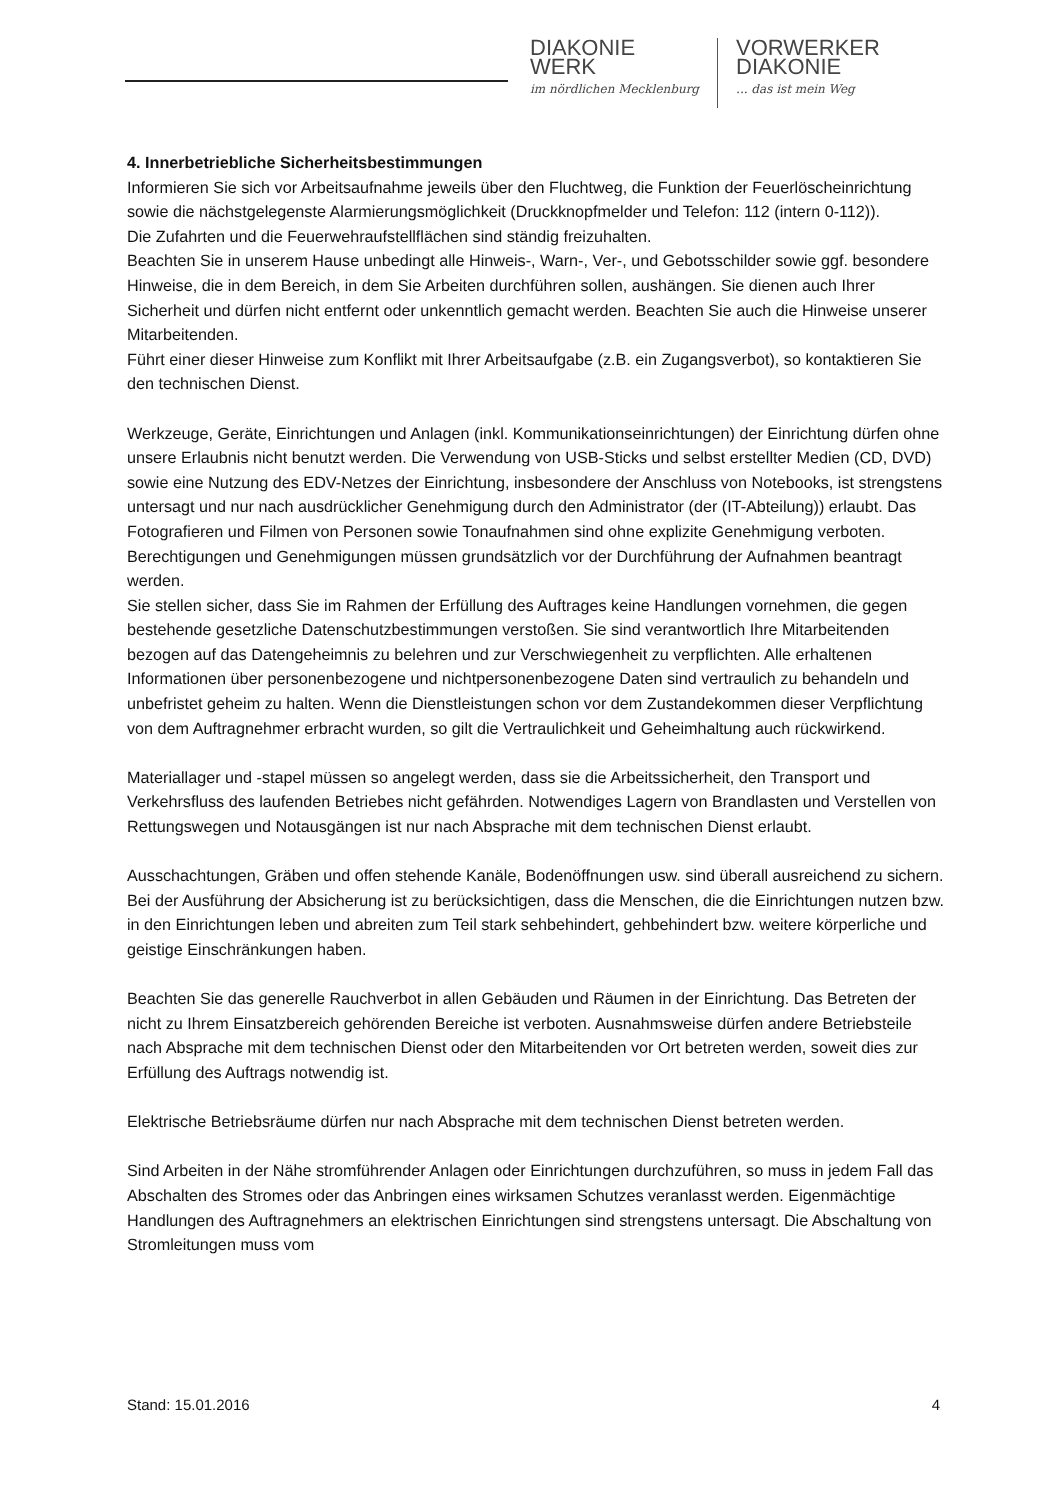DIAKONIE
WERK
im nördlichen Mecklenburg
VORWERKER
DIAKONIE... das ist mein Weg
4. Innerbetriebliche Sicherheitsbestimmungen
Informieren Sie sich vor Arbeitsaufnahme jeweils über den Fluchtweg, die Funktion der Feuerlöscheinrichtung sowie die nächstgelegenste Alarmierungsmöglichkeit (Druckknopfmelder und Telefon: 112 (intern 0-112)).
Die Zufahrten und die Feuerwehraufstellflächen sind ständig freizuhalten.
Beachten Sie in unserem Hause unbedingt alle Hinweis-, Warn-, Ver-, und Gebotsschilder sowie ggf. besondere Hinweise, die in dem Bereich, in dem Sie Arbeiten durchführen sollen, aushängen. Sie dienen auch Ihrer Sicherheit und dürfen nicht entfernt oder unkenntlich gemacht werden. Beachten Sie auch die Hinweise unserer Mitarbeitenden.
Führt einer dieser Hinweise zum Konflikt mit Ihrer Arbeitsaufgabe (z.B. ein Zugangsverbot), so kontaktieren Sie den technischen Dienst.
Werkzeuge, Geräte, Einrichtungen und Anlagen (inkl. Kommunikationseinrichtungen) der Einrichtung dürfen ohne unsere Erlaubnis nicht benutzt werden. Die Verwendung von USB-Sticks und selbst erstellter Medien (CD, DVD) sowie eine Nutzung des EDV-Netzes der Einrichtung, insbesondere der Anschluss von Notebooks, ist strengstens untersagt und nur nach ausdrücklicher Genehmigung durch den Administrator (der (IT-Abteilung)) erlaubt. Das Fotografieren und Filmen von Personen sowie Tonaufnahmen sind ohne explizite Genehmigung verboten. Berechtigungen und Genehmigungen müssen grundsätzlich vor der Durchführung der Aufnahmen beantragt werden.
Sie stellen sicher, dass Sie im Rahmen der Erfüllung des Auftrages keine Handlungen vornehmen, die gegen bestehende gesetzliche Datenschutzbestimmungen verstoßen. Sie sind verantwortlich Ihre Mitarbeitenden bezogen auf das Datengeheimnis zu belehren und zur Verschwiegenheit zu verpflichten. Alle erhaltenen Informationen über personenbezogene und nichtpersonenbezogene Daten sind vertraulich zu behandeln und unbefristet geheim zu halten. Wenn die Dienstleistungen schon vor dem Zustandekommen dieser Verpflichtung von dem Auftragnehmer erbracht wurden, so gilt die Vertraulichkeit und Geheimhaltung auch rückwirkend.
Materiallager und -stapel müssen so angelegt werden, dass sie die Arbeitssicherheit, den Transport und Verkehrsfluss des laufenden Betriebes nicht gefährden. Notwendiges Lagern von Brandlasten und Verstellen von Rettungswegen und Notausgängen ist nur nach Absprache mit dem technischen Dienst erlaubt.
Ausschachtungen, Gräben und offen stehende Kanäle, Bodenöffnungen usw. sind überall ausreichend zu sichern. Bei der Ausführung der Absicherung ist zu berücksichtigen, dass die Menschen, die die Einrichtungen nutzen bzw. in den Einrichtungen leben und abreiten zum Teil stark sehbehindert, gehbehindert bzw. weitere körperliche und geistige Einschränkungen haben.
Beachten Sie das generelle Rauchverbot in allen Gebäuden und Räumen in der Einrichtung. Das Betreten der nicht zu Ihrem Einsatzbereich gehörenden Bereiche ist verboten. Ausnahmsweise dürfen andere Betriebsteile nach Absprache mit dem technischen Dienst oder den Mitarbeitenden vor Ort betreten werden, soweit dies zur Erfüllung des Auftrags notwendig ist.
Elektrische Betriebsräume dürfen nur nach Absprache mit dem technischen Dienst betreten werden.
Sind Arbeiten in der Nähe stromführender Anlagen oder Einrichtungen durchzuführen, so muss in jedem Fall das Abschalten des Stromes oder das Anbringen eines wirksamen Schutzes veranlasst werden. Eigenmächtige Handlungen des Auftragnehmers an elektrischen Einrichtungen sind strengstens untersagt. Die Abschaltung von Stromleitungen muss vom
Stand: 15.01.2016 4